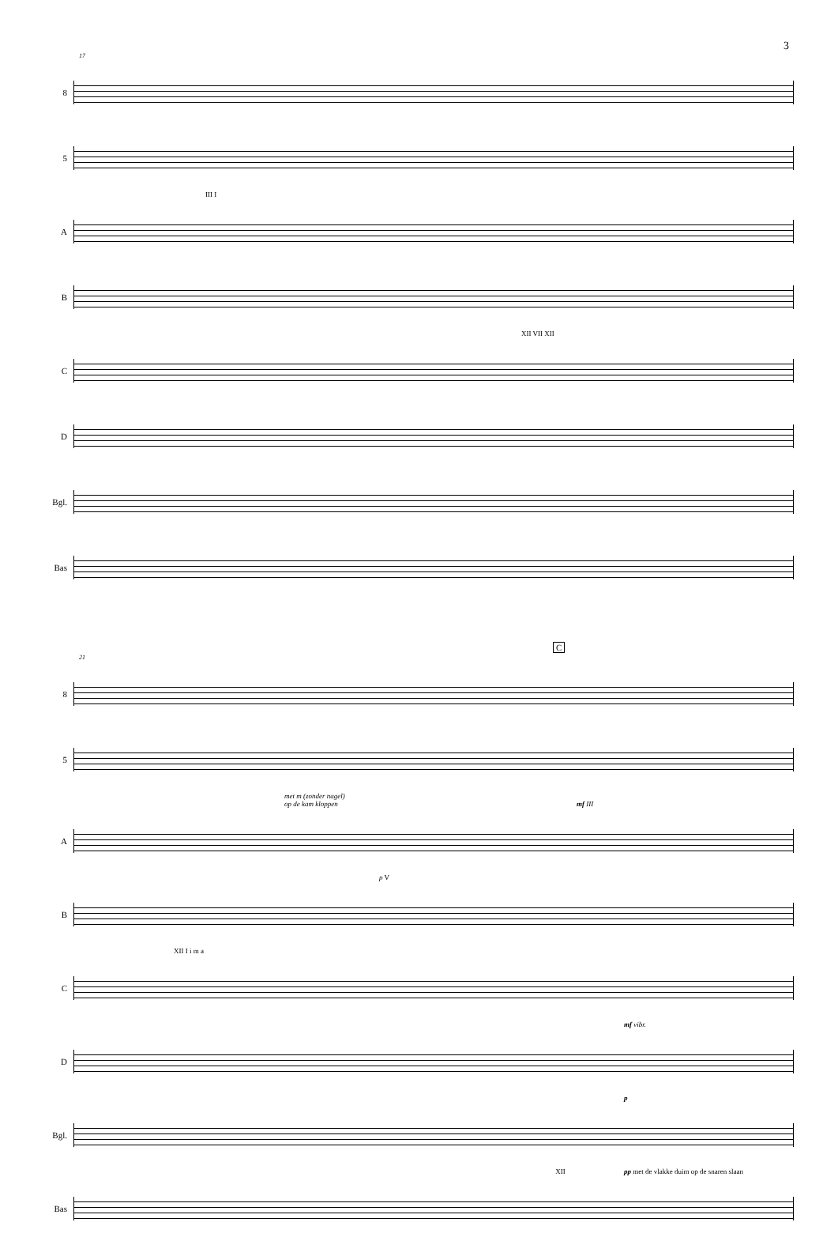3
17
8
5
III I
A
B
XII VII XII
C
D
Bgl.
Bas
C
21
8
5
met m (zonder nagel)
op de kam kloppen mf III
A
p V
B
XII I i m a
C
mf vibr.
D
p
Bgl.
pp met de vlakke duim op de snaren slaan XII
Bas